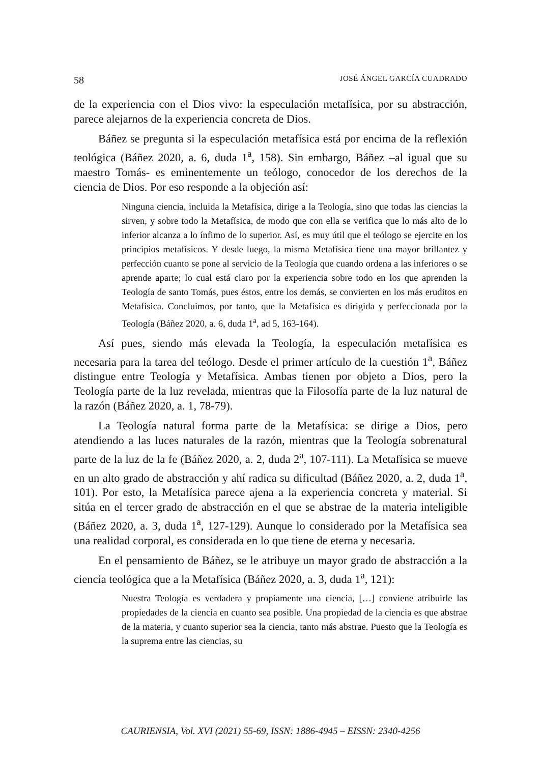58 JOSÉ ÁNGEL GARCÍA CUADRADO
de la experiencia con el Dios vivo: la especulación metafísica, por su abstracción, parece alejarnos de la experiencia concreta de Dios.
Báñez se pregunta si la especulación metafísica está por encima de la reflexión teológica (Báñez 2020, a. 6, duda 1<sup>a</sup>, 158). Sin embargo, Báñez –al igual que su maestro Tomás- es eminentemente un teólogo, conocedor de los derechos de la ciencia de Dios. Por eso responde a la objeción así:
Ninguna ciencia, incluida la Metafísica, dirige a la Teología, sino que todas las ciencias la sirven, y sobre todo la Metafísica, de modo que con ella se verifica que lo más alto de lo inferior alcanza a lo ínfimo de lo superior. Así, es muy útil que el teólogo se ejercite en los principios metafísicos. Y desde luego, la misma Metafísica tiene una mayor brillantez y perfección cuanto se pone al servicio de la Teología que cuando ordena a las inferiores o se aprende aparte; lo cual está claro por la experiencia sobre todo en los que aprenden la Teología de santo Tomás, pues éstos, entre los demás, se convierten en los más eruditos en Metafísica. Concluimos, por tanto, que la Metafísica es dirigida y perfeccionada por la Teología (Báñez 2020, a. 6, duda 1<sup>a</sup>, ad 5, 163-164).
Así pues, siendo más elevada la Teología, la especulación metafísica es necesaria para la tarea del teólogo. Desde el primer artículo de la cuestión 1<sup>a</sup>, Báñez distingue entre Teología y Metafísica. Ambas tienen por objeto a Dios, pero la Teología parte de la luz revelada, mientras que la Filosofía parte de la luz natural de la razón (Báñez 2020, a. 1, 78-79).
La Teología natural forma parte de la Metafísica: se dirige a Dios, pero atendiendo a las luces naturales de la razón, mientras que la Teología sobrenatural parte de la luz de la fe (Báñez 2020, a. 2, duda 2<sup>a</sup>, 107-111). La Metafísica se mueve en un alto grado de abstracción y ahí radica su dificultad (Báñez 2020, a. 2, duda 1<sup>a</sup>, 101). Por esto, la Metafísica parece ajena a la experiencia concreta y material. Si sitúa en el tercer grado de abstracción en el que se abstrae de la materia inteligible (Báñez 2020, a. 3, duda 1<sup>a</sup>, 127-129). Aunque lo considerado por la Metafísica sea una realidad corporal, es considerada en lo que tiene de eterna y necesaria.
En el pensamiento de Báñez, se le atribuye un mayor grado de abstracción a la ciencia teológica que a la Metafísica (Báñez 2020, a. 3, duda 1<sup>a</sup>, 121):
Nuestra Teología es verdadera y propiamente una ciencia, […] conviene atribuirle las propiedades de la ciencia en cuanto sea posible. Una propiedad de la ciencia es que abstrae de la materia, y cuanto superior sea la ciencia, tanto más abstrae. Puesto que la Teología es la suprema entre las ciencias, su
CAURIENSIA, Vol. XVI (2021) 55-69, ISSN: 1886-4945 – EISSN: 2340-4256